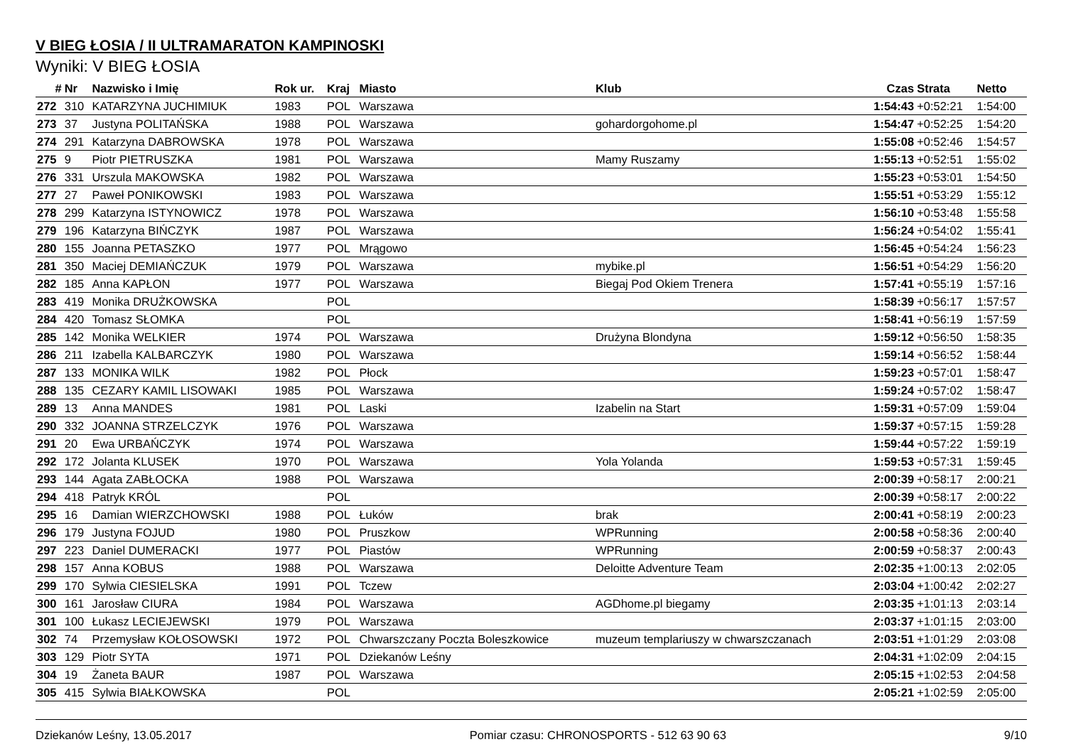V BIEG ŁOSIA / II ULTRAMARATON KAMPINOSKI
Wyniki: V BIEG ŁOSIA
| # | Nr | Nazwisko i Imię | Rok ur. | Kraj | Miasto | Klub | Czas | Strata | Netto |
| --- | --- | --- | --- | --- | --- | --- | --- | --- | --- |
| 272 | 310 | KATARZYNA JUCHIMIUK | 1983 | POL | Warszawa | | 1:54:43 | +0:52:21 | 1:54:00 |
| 273 | 37 | Justyna POLITAŃSKA | 1988 | POL | Warszawa | gohardorgohome.pl | 1:54:47 | +0:52:25 | 1:54:20 |
| 274 | 291 | Katarzyna DABROWSKA | 1978 | POL | Warszawa | | 1:55:08 | +0:52:46 | 1:54:57 |
| 275 | 9 | Piotr PIETRUSZKA | 1981 | POL | Warszawa | Mamy Ruszamy | 1:55:13 | +0:52:51 | 1:55:02 |
| 276 | 331 | Urszula MAKOWSKA | 1982 | POL | Warszawa | | 1:55:23 | +0:53:01 | 1:54:50 |
| 277 | 27 | Paweł PONIKOWSKI | 1983 | POL | Warszawa | | 1:55:51 | +0:53:29 | 1:55:12 |
| 278 | 299 | Katarzyna ISTYNOWICZ | 1978 | POL | Warszawa | | 1:56:10 | +0:53:48 | 1:55:58 |
| 279 | 196 | Katarzyna BIŃCZYK | 1987 | POL | Warszawa | | 1:56:24 | +0:54:02 | 1:55:41 |
| 280 | 155 | Joanna PETASZKO | 1977 | POL | Mrągowo | | 1:56:45 | +0:54:24 | 1:56:23 |
| 281 | 350 | Maciej DEMIAŃCZUK | 1979 | POL | Warszawa | mybike.pl | 1:56:51 | +0:54:29 | 1:56:20 |
| 282 | 185 | Anna KAPŁON | 1977 | POL | Warszawa | Biegaj Pod Okiem Trenera | 1:57:41 | +0:55:19 | 1:57:16 |
| 283 | 419 | Monika DRUŻKOWSKA | | POL | | | 1:58:39 | +0:56:17 | 1:57:57 |
| 284 | 420 | Tomasz SŁOMKA | | POL | | | 1:58:41 | +0:56:19 | 1:57:59 |
| 285 | 142 | Monika WELKIER | 1974 | POL | Warszawa | Drużyna Blondyna | 1:59:12 | +0:56:50 | 1:58:35 |
| 286 | 211 | Izabella KALBARCZYK | 1980 | POL | Warszawa | | 1:59:14 | +0:56:52 | 1:58:44 |
| 287 | 133 | MONIKA WILK | 1982 | POL | Płock | | 1:59:23 | +0:57:01 | 1:58:47 |
| 288 | 135 | CEZARY KAMIL LISOWAKI | 1985 | POL | Warszawa | | 1:59:24 | +0:57:02 | 1:58:47 |
| 289 | 13 | Anna MANDES | 1981 | POL | Laski | Izabelin na Start | 1:59:31 | +0:57:09 | 1:59:04 |
| 290 | 332 | JOANNA STRZELCZYK | 1976 | POL | Warszawa | | 1:59:37 | +0:57:15 | 1:59:28 |
| 291 | 20 | Ewa URBAŃCZYK | 1974 | POL | Warszawa | | 1:59:44 | +0:57:22 | 1:59:19 |
| 292 | 172 | Jolanta KLUSEK | 1970 | POL | Warszawa | Yola Yolanda | 1:59:53 | +0:57:31 | 1:59:45 |
| 293 | 144 | Agata ZABŁOCKA | 1988 | POL | Warszawa | | 2:00:39 | +0:58:17 | 2:00:21 |
| 294 | 418 | Patryk KRÓL | | POL | | | 2:00:39 | +0:58:17 | 2:00:22 |
| 295 | 16 | Damian WIERZCHOWSKI | 1988 | POL | Łuków | brak | 2:00:41 | +0:58:19 | 2:00:23 |
| 296 | 179 | Justyna FOJUD | 1980 | POL | Pruszkow | WPRunning | 2:00:58 | +0:58:36 | 2:00:40 |
| 297 | 223 | Daniel DUMERACKI | 1977 | POL | Piastów | WPRunning | 2:00:59 | +0:58:37 | 2:00:43 |
| 298 | 157 | Anna KOBUS | 1988 | POL | Warszawa | Deloitte Adventure Team | 2:02:35 | +1:00:13 | 2:02:05 |
| 299 | 170 | Sylwia CIESIELSKA | 1991 | POL | Tczew | | 2:03:04 | +1:00:42 | 2:02:27 |
| 300 | 161 | Jarosław CIURA | 1984 | POL | Warszawa | AGDhome.pl biegamy | 2:03:35 | +1:01:13 | 2:03:14 |
| 301 | 100 | Łukasz LECIEJEWSKI | 1979 | POL | Warszawa | | 2:03:37 | +1:01:15 | 2:03:00 |
| 302 | 74 | Przemysław KOŁOSOWSKI | 1972 | POL | Chwarszczany Poczta Boleszkowice | muzeum templariuszy w chwarszczanach | 2:03:51 | +1:01:29 | 2:03:08 |
| 303 | 129 | Piotr SYTA | 1971 | POL | Dziekanów Leśny | | 2:04:31 | +1:02:09 | 2:04:15 |
| 304 | 19 | Żaneta BAUR | 1987 | POL | Warszawa | | 2:05:15 | +1:02:53 | 2:04:58 |
| 305 | 415 | Sylwia BIAŁKOWSKA | | POL | | | 2:05:21 | +1:02:59 | 2:05:00 |
Dziekanów Leśny, 13.05.2017 Pomiar czasu: CHRONOSPORTS - 512 63 90 63 9/10